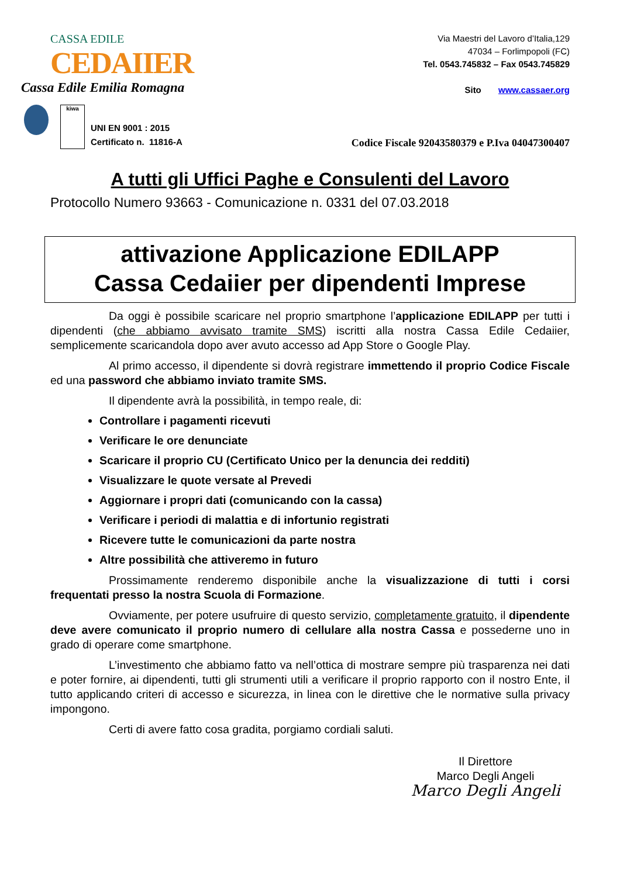CASSA EDILE CEDAIIER
Cassa Edile Emilia Romagna
Via Maestri del Lavoro d’Italia,129
47034 – Forlimpopoli (FC)
Tel. 0543.745832 – Fax 0543.745829
Sito www.cassaer.org
kiwa
UNI EN 9001 : 2015
Certificato n. 11816-A
Codice Fiscale 92043580379 e P.Iva 04047300407
A tutti gli Uffici Paghe e Consulenti del Lavoro
Protocollo Numero 93663 - Comunicazione n. 0331 del 07.03.2018
attivazione Applicazione EDILAPP
Cassa Cedaiier per dipendenti Imprese
Da oggi è possibile scaricare nel proprio smartphone l’applicazione EDILAPP per tutti i dipendenti (che abbiamo avvisato tramite SMS) iscritti alla nostra Cassa Edile Cedaiier, semplicemente scaricandola dopo aver avuto accesso ad App Store o Google Play.
Al primo accesso, il dipendente si dovrà registrare immettendo il proprio Codice Fiscale ed una password che abbiamo inviato tramite SMS.
Il dipendente avrà la possibilità, in tempo reale, di:
Controllare i pagamenti ricevuti
Verificare le ore denunciate
Scaricare il proprio CU (Certificato Unico per la denuncia dei redditi)
Visualizzare le quote versate al Prevedi
Aggiornare i propri dati (comunicando con la cassa)
Verificare i periodi di malattia e di infortunio registrati
Ricevere tutte le comunicazioni da parte nostra
Altre possibilità che attiveremo in futuro
Prossimamente renderemo disponibile anche la visualizzazione di tutti i corsi frequentati presso la nostra Scuola di Formazione.
Ovviamente, per potere usufruire di questo servizio, completamente gratuito, il dipendente deve avere comunicato il proprio numero di cellulare alla nostra Cassa e possederne uno in grado di operare come smartphone.
L’investimento che abbiamo fatto va nell’ottica di mostrare sempre più trasparenza nei dati e poter fornire, ai dipendenti, tutti gli strumenti utili a verificare il proprio rapporto con il nostro Ente, il tutto applicando criteri di accesso e sicurezza, in linea con le direttive che le normative sulla privacy impongono.
Certi di avere fatto cosa gradita, porgiamo cordiali saluti.
Il Direttore
Marco Degli Angeli
Marco Degli Angeli